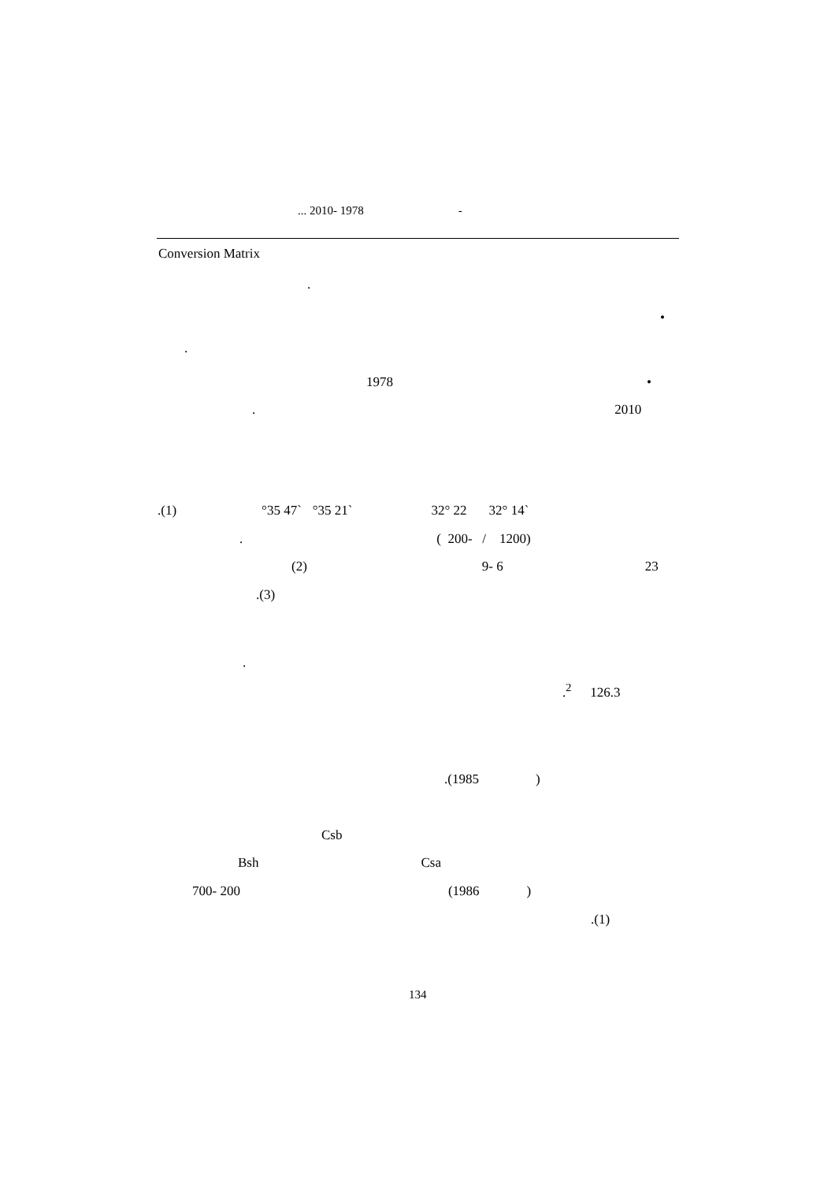... 2010- 1978 -
Conversion Matrix
.
•
.
1978 •
. 2010
.(1) °35 47` °35 21` 32° 22 32° 14`
. ( 200- / 1200)
(2) 9- 6 23
.(3)
.
.<sup>2</sup> 126.3
.(1985)
Csb
Bsh Csa
700- 200 (1986)
.(1)
134